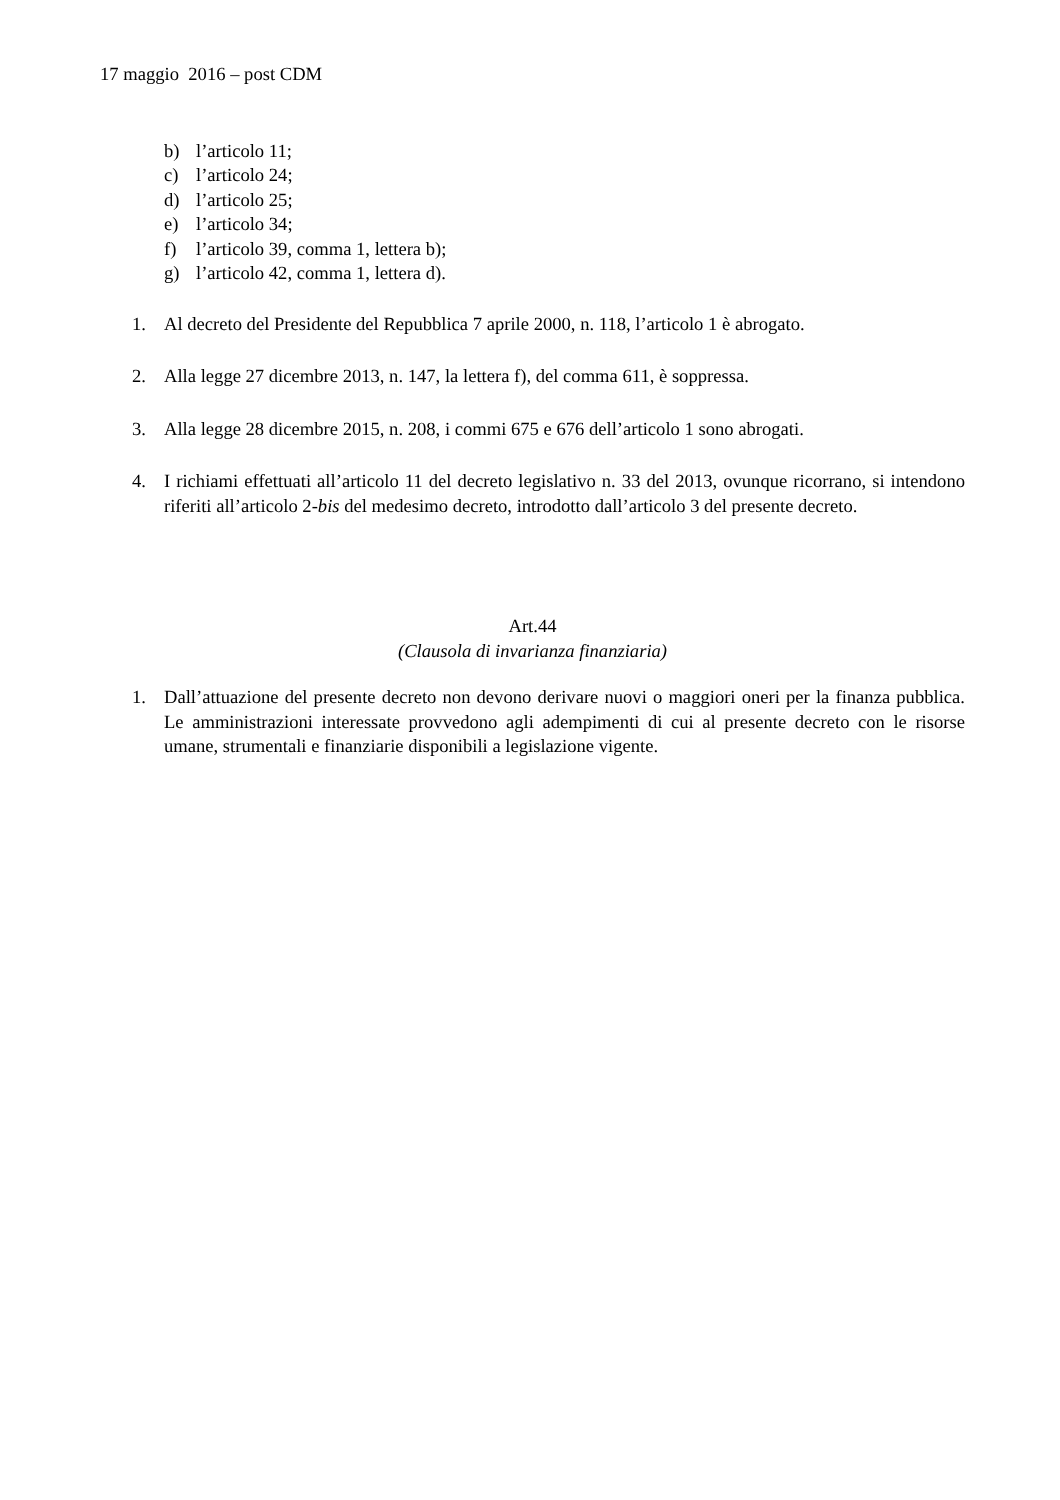17 maggio 2016 – post CDM
b) l’articolo 11;
c) l’articolo 24;
d) l’articolo 25;
e) l’articolo 34;
f) l’articolo 39, comma 1, lettera b);
g) l’articolo 42, comma 1, lettera d).
1. Al decreto del Presidente del Repubblica 7 aprile 2000, n. 118, l’articolo 1 è abrogato.
2. Alla legge 27 dicembre 2013, n. 147, la lettera f), del comma 611, è soppressa.
3. Alla legge 28 dicembre 2015, n. 208, i commi 675 e 676 dell’articolo 1 sono abrogati.
4. I richiami effettuati all’articolo 11 del decreto legislativo n. 33 del 2013, ovunque ricorrano, si intendono riferiti all’articolo 2-bis del medesimo decreto, introdotto dall’articolo 3 del presente decreto.
Art.44
(Clausola di invarianza finanziaria)
1. Dall’attuazione del presente decreto non devono derivare nuovi o maggiori oneri per la finanza pubblica. Le amministrazioni interessate provvedono agli adempimenti di cui al presente decreto con le risorse umane, strumentali e finanziarie disponibili a legislazione vigente.